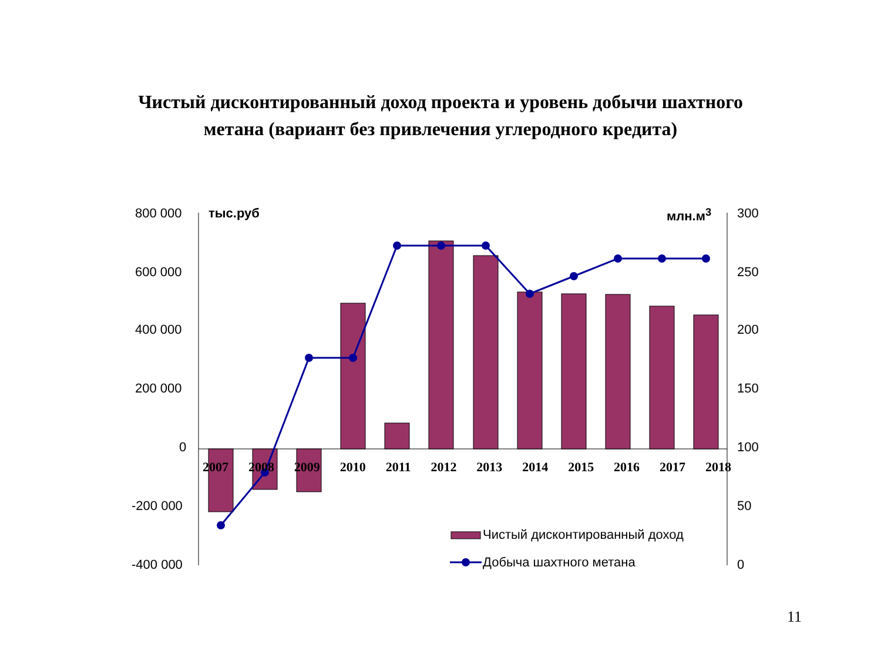Чистый дисконтированный доход проекта и уровень добычи шахтного
метана (вариант без привлечения углеродного кредита)
800 000
600 000
400 000
200 000
0
-200 000
-400 000
тыс.руб млн.м<sup>3</sup> 300
250
200
150
100
50
0
2007 2008 2009 2010 2011 2012 2013 2014 2015 2016 2017 2018
Чистый дисконтированный доход
Добыча шахтного метана
11